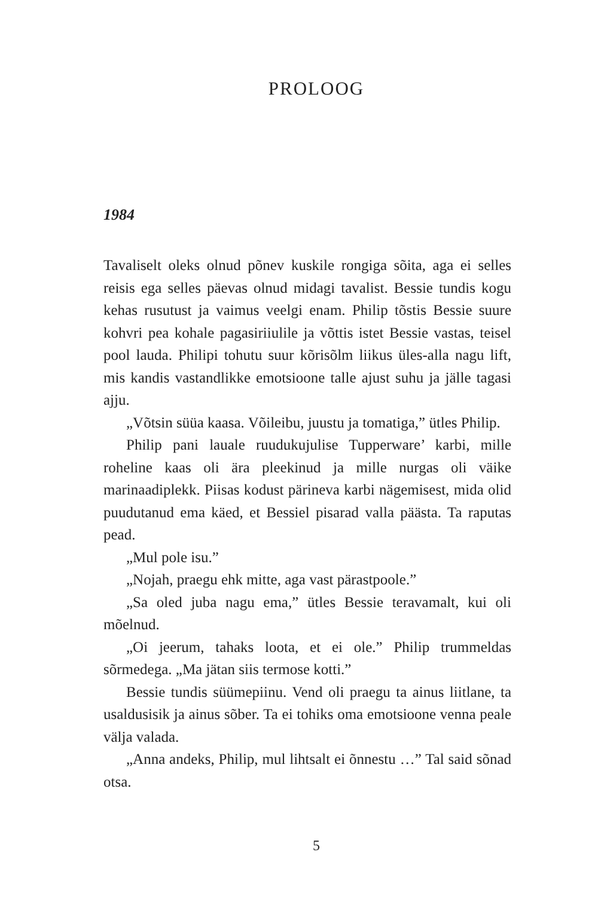PROLOOG
1984
Tavaliselt oleks olnud põnev kuskile rongiga sõita, aga ei selles reisis ega selles päevas olnud midagi tavalist. Bessie tundis kogu kehas rusutust ja vaimus veelgi enam. Philip tõstis Bessie suure kohvri pea kohale pagasiriiulile ja võttis istet Bessie vastas, teisel pool lauda. Philipi tohutu suur kõrisõlm liikus üles-alla nagu lift, mis kandis vastandlikke emotsioone talle ajust suhu ja jälle tagasi ajju.
„Võtsin süüa kaasa. Võileibu, juustu ja tomatiga,” ütles Philip.
Philip pani lauale ruudukujulise Tupperware’ karbi, mille roheline kaas oli ära pleekinud ja mille nurgas oli väike marinaadiplekk. Piisas kodust pärineva karbi nägemisest, mida olid puudutanud ema käed, et Bessiel pisarad valla päästa. Ta raputas pead.
„Mul pole isu.”
„Nojah, praegu ehk mitte, aga vast pärastpoole.”
„Sa oled juba nagu ema,” ütles Bessie teravamalt, kui oli mõelnud.
„Oi jeerum, tahaks loota, et ei ole.” Philip trummeldas sõrmedega. „Ma jätan siis termose kotti.”
Bessie tundis süümepiinu. Vend oli praegu ta ainus liitlane, ta usaldusisik ja ainus sõber. Ta ei tohiks oma emotsioone venna peale välja valada.
„Anna andeks, Philip, mul lihtsalt ei õnnestu …” Tal said sõnad otsa.
5